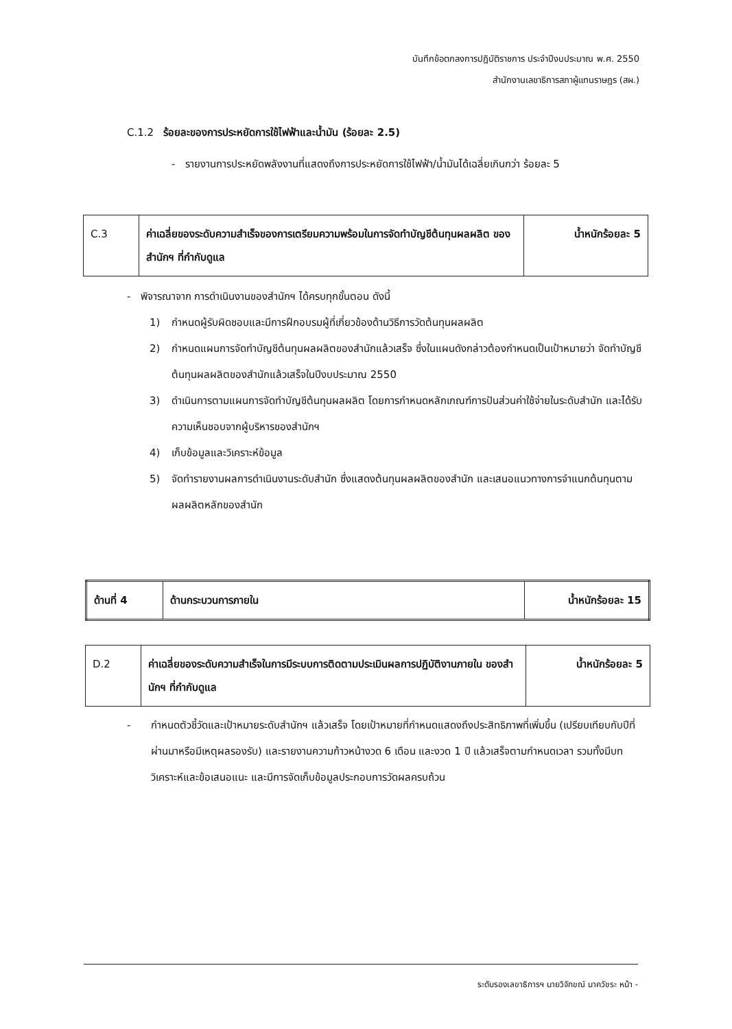บันทึกข้อตกลงการปฏิบัติราชการ ประจำปีงบประมาณ พ.ศ. 2550
สำนักงานเลขาธิการสภาผู้แทนราษฎร (สผ.)
C.1.2 ร้อยละของการประหยัดการใช้ไฟฟ้าและน้ำมัน (ร้อยละ 2.5)
- รายงานการประหยัดพลังงานที่แสดงถึงการประหยัดการใช้ไฟฟ้า/น้ำมันได้เฉลี่ยเกินกว่า ร้อยละ 5
| C.3 | ค่าเฉลี่ยของระดับความสำเร็จของการเตรียมความพร้อมในการจัดทำบัญชีต้นทุนผลผลิต ของสำนักฯ ที่กำกับดูแล | น้ำหนักร้อยละ 5 |
- พิจารณาจาก การดำเนินงานของสำนักฯ ได้ครบทุกขั้นตอน ดังนี้
1) กำหนดผู้รับผิดชอบและมีการฝึกอบรมผู้ที่เกี่ยวข้องด้านวิธีการวัดต้นทุนผลผลิต
2) กำหนดแผนการจัดทำบัญชีต้นทุนผลผลิตของสำนักแล้วเสร็จ ซึ่งในแผนดังกล่าวต้องกำหนดเป็นเป้าหมายว่า จัดทำบัญชีต้นทุนผลผลิตของสำนักแล้วเสร็จในปีงบประมาณ 2550
3) ดำเนินการตามแผนการจัดทำบัญชีต้นทุนผลผลิต โดยการกำหนดหลักเกณฑ์การปันส่วนค่าใช้จ่ายในระดับสำนัก และได้รับความเห็นชอบจากผู้บริหารของสำนักฯ
4) เก็บข้อมูลและวิเคราะห์ข้อมูล
5) จัดทำรายงานผลการดำเนินงานระดับสำนัก ซึ่งแสดงต้นทุนผลผลิตของสำนัก และเสนอแนวทางการจำแนกต้นทุนตามผลผลิตหลักของสำนัก
| ด้านที่ 4 | ด้านกระบวนการภายใน | น้ำหนักร้อยละ 15 |
| D.2 | ค่าเฉลี่ยของระดับความสำเร็จในการมีระบบการติดตามประเมินผลการปฏิบัติงานภายใน ของสำนักฯ ที่กำกับดูแล | น้ำหนักร้อยละ 5 |
- กำหนดตัวชี้วัดและเป้าหมายระดับสำนักฯ แล้วเสร็จ โดยเป้าหมายที่กำหนดแสดงถึงประสิทธิภาพที่เพิ่มขึ้น (เปรียบเทียบกับปีที่ผ่านมาหรือมีเหตุผลรองรับ) และรายงานความก้าวหน้างวด 6 เดือน และงวด 1 ปี แล้วเสร็จตามกำหนดเวลา รวมทั้งมีบทวิเคราะห์และข้อเสนอแนะ และมีการจัดเก็บข้อมูลประกอบการวัดผลครบถ้วน
ระดับรองเลขาธิการฯ นายวิจักขณ์ นาควัชระ หน้า -